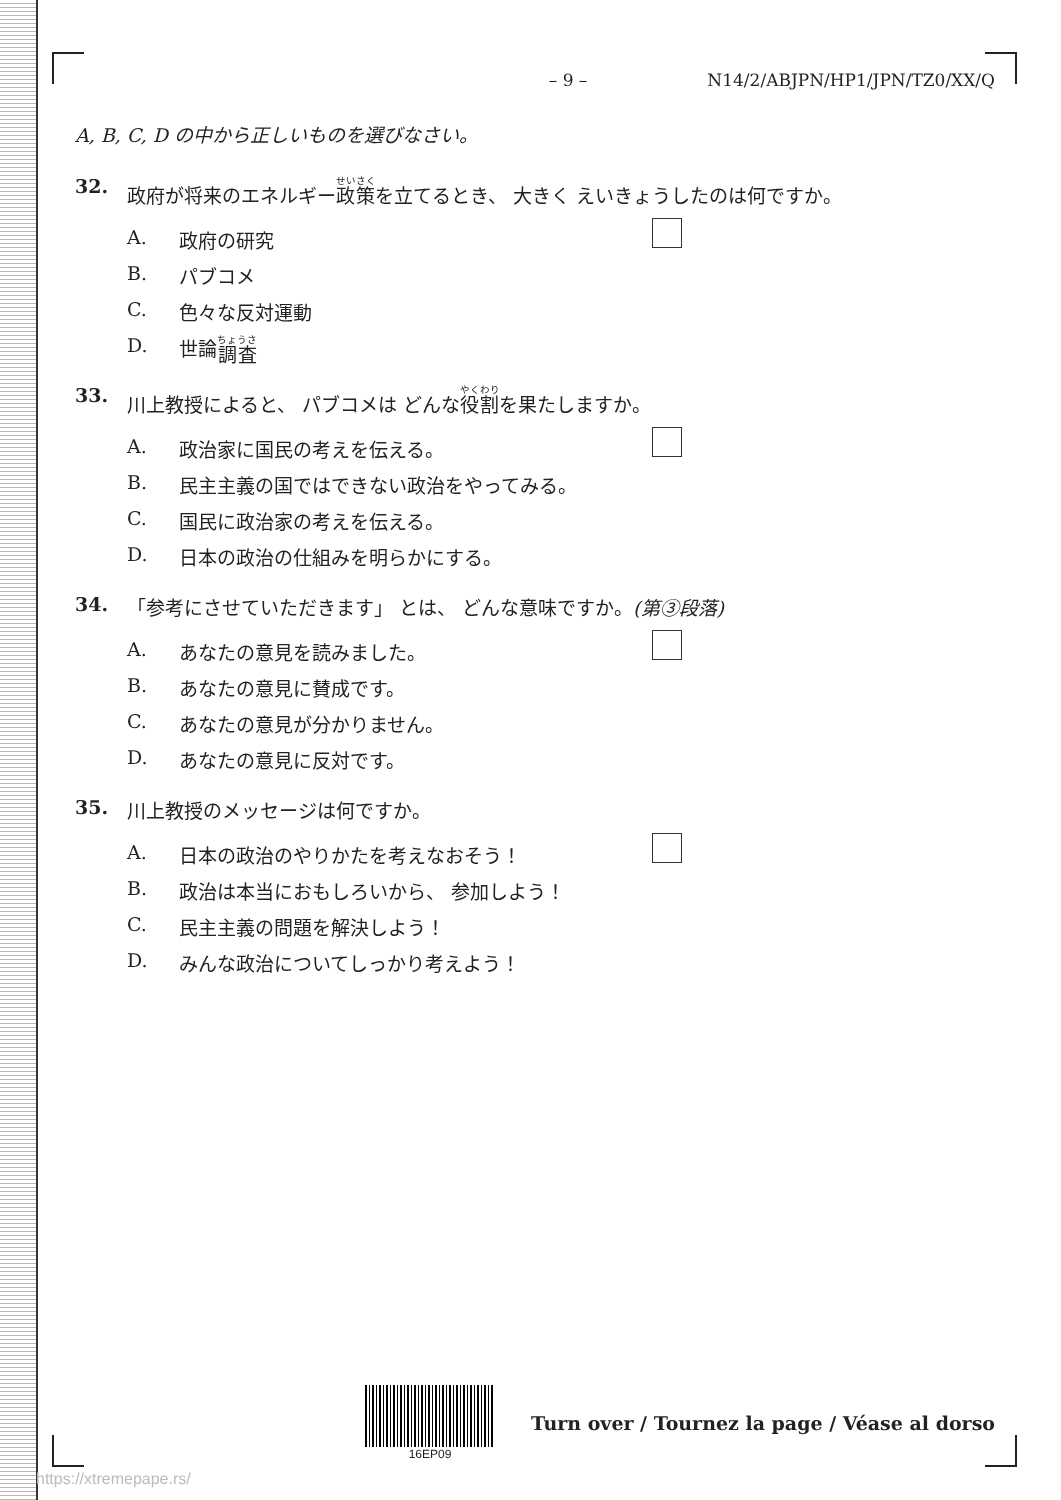– 9 – N14/2/ABJPN/HP1/JPN/TZ0/XX/Q
A, B, C, D の中から正しいものを選びなさい。
32. 政府が将来のエネルギー政策を立てるとき、 大きく えいきょうしたのは何ですか。
A. 政府の研究
B. パブコメ
C. 色々な反対運動
D. 世論 調査
33. 川上教授によると、 パブコメは どんな役割を果たしますか。
A. 政治家に国民の考えを伝える。
B. 民主主義の国ではできない政治をやってみる。
C. 国民に政治家の考えを伝える。
D. 日本の政治の仕組みを明らかにする。
34. 「参考にさせていただきます」 とは、 どんな意味ですか。(第③段落)
A. あなたの意見を読みました。
B. あなたの意見に賛成です。
C. あなたの意見が分かりません。
D. あなたの意見に反対です。
35. 川上教授のメッセージは何ですか。
A. 日本の政治のやりかたを考えなおそう！
B. 政治は本当におもしろいから、 参加しよう！
C. 民主主義の問題を解決しよう！
D. みんな政治についてしっかり考えよう！
16EP09
Turn over / Tournez la page / Véase al dorso
https://xtremepape.rs/